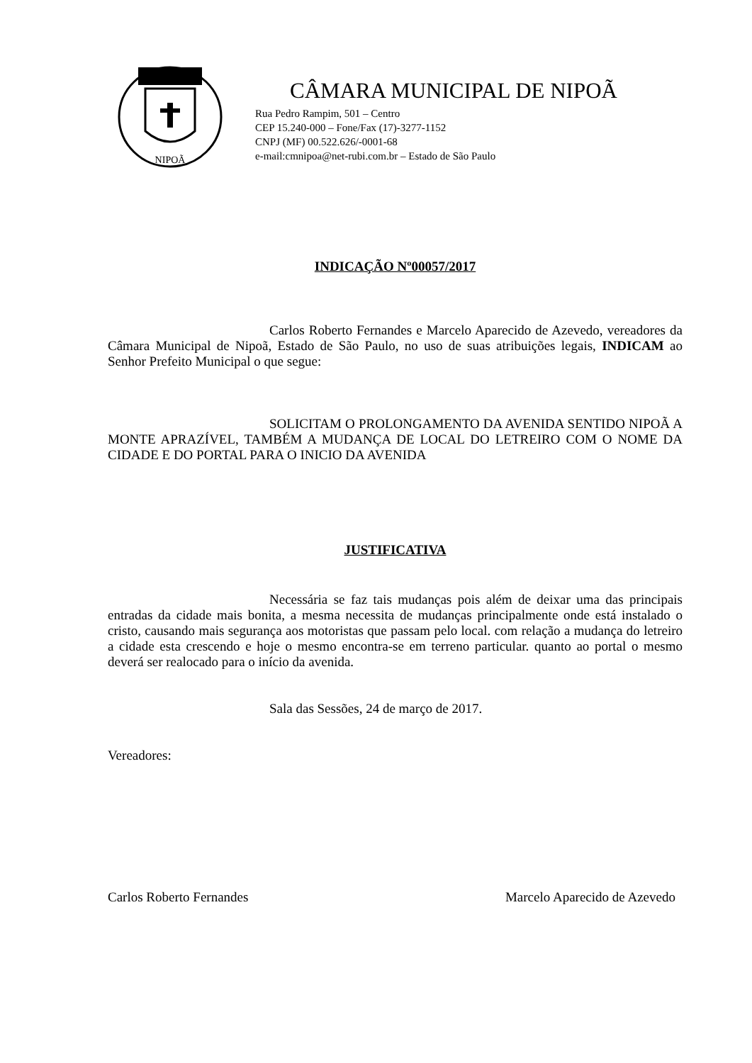NIPOÃ
CÂMARA MUNICIPAL DE NIPOÃ
Rua Pedro Rampim, 501 – Centro
CEP 15.240-000 – Fone/Fax (17)-3277-1152
CNPJ (MF) 00.522.626/-0001-68
e-mail:cmnipoa@net-rubi.com.br – Estado de São Paulo
INDICAÇÃO Nº00057/2017
Carlos Roberto Fernandes e Marcelo Aparecido de Azevedo, vereadores da Câmara Municipal de Nipoã, Estado de São Paulo, no uso de suas atribuições legais, INDICAM ao Senhor Prefeito Municipal o que segue:
SOLICITAM O PROLONGAMENTO DA AVENIDA SENTIDO NIPOÃ A MONTE APRAZÍVEL, TAMBÉM A MUDANÇA DE LOCAL DO LETREIRO COM O NOME DA CIDADE E DO PORTAL PARA O INICIO DA AVENIDA
JUSTIFICATIVA
Necessária se faz tais mudanças pois além de deixar uma das principais entradas da cidade mais bonita, a mesma necessita de mudanças principalmente onde está instalado o cristo, causando mais segurança aos motoristas que passam pelo local. com relação a mudança do letreiro a cidade esta crescendo e hoje o mesmo encontra-se em terreno particular. quanto ao portal o mesmo deverá ser realocado para o início da avenida.
Sala das Sessões, 24 de março de 2017.
Vereadores:
Carlos Roberto Fernandes Marcelo Aparecido de Azevedo